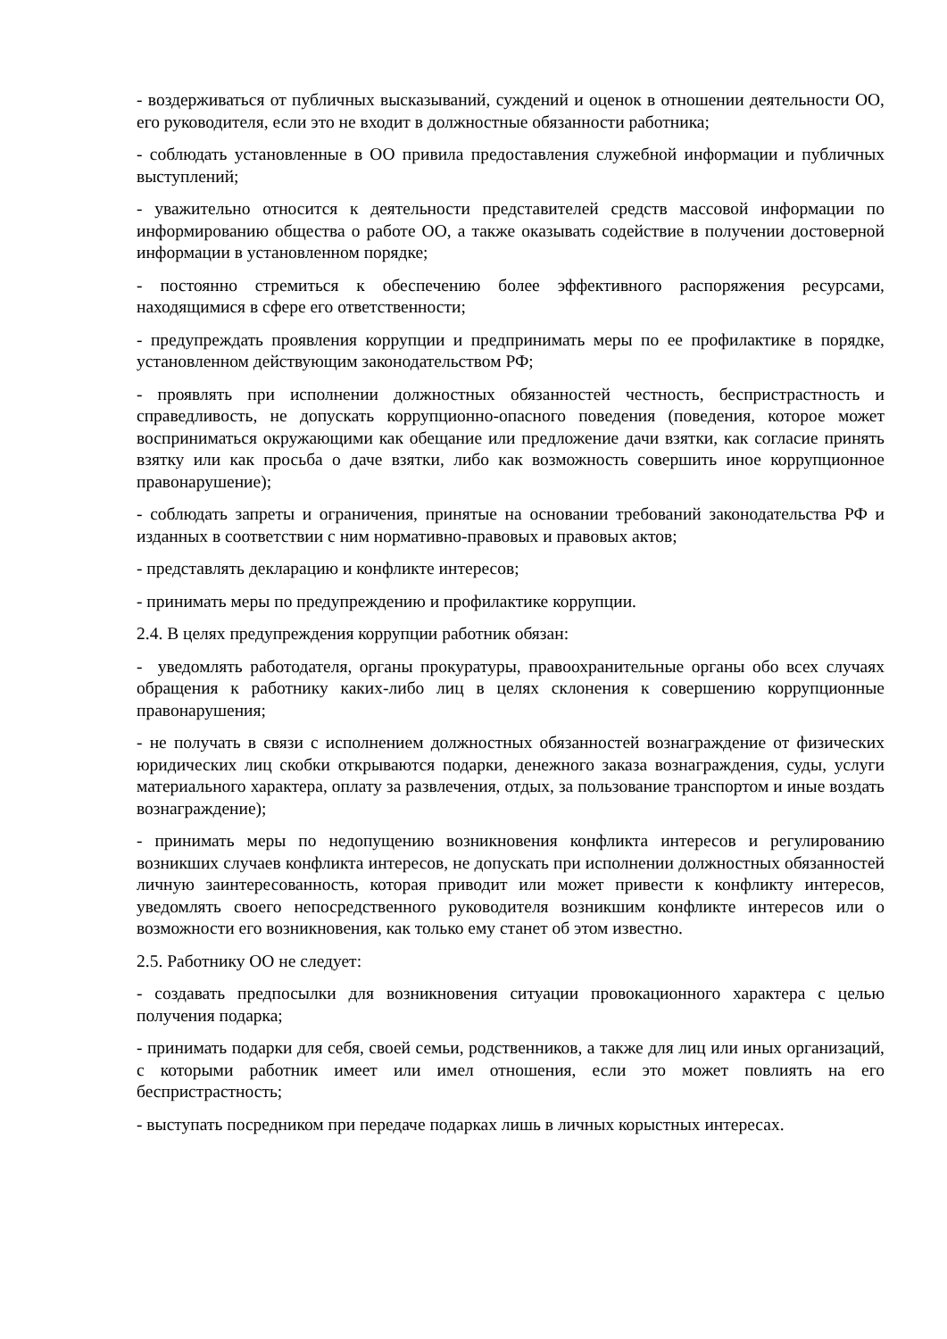- воздерживаться от публичных высказываний, суждений и оценок в отношении деятельности ОО, его руководителя, если это не входит в должностные обязанности работника;
- соблюдать установленные в ОО привила предоставления служебной информации и публичных выступлений;
- уважительно относится к деятельности представителей средств массовой информации по информированию общества о работе ОО, а также оказывать содействие в получении достоверной информации в установленном порядке;
- постоянно стремиться к обеспечению более эффективного распоряжения ресурсами, находящимися в сфере его ответственности;
- предупреждать проявления коррупции и предпринимать меры по ее профилактике в порядке, установленном действующим законодательством РФ;
- проявлять при исполнении должностных обязанностей честность, беспристрастность и справедливость, не допускать коррупционно-опасного поведения (поведения, которое может восприниматься окружающими как обещание или предложение дачи взятки, как согласие принять взятку или как просьба о даче взятки, либо как возможность совершить иное коррупционное правонарушение);
- соблюдать запреты и ограничения, принятые на основании требований законодательства РФ и изданных в соответствии с ним нормативно-правовых и правовых актов;
- представлять декларацию и конфликте интересов;
- принимать меры по предупреждению и профилактике коррупции.
2.4. В целях предупреждения коррупции работник обязан:
- уведомлять работодателя, органы прокуратуры, правоохранительные органы обо всех случаях обращения к работнику каких-либо лиц в целях склонения к совершению коррупционные правонарушения;
- не получать в связи с исполнением должностных обязанностей вознаграждение от физических юридических лиц скобки открываются подарки, денежного заказа вознаграждения, суды, услуги материального характера, оплату за развлечения, отдых, за пользование транспортом и иные воздать вознаграждение);
- принимать меры по недопущению возникновения конфликта интересов и регулированию возникших случаев конфликта интересов, не допускать при исполнении должностных обязанностей личную заинтересованность, которая приводит или может привести к конфликту интересов, уведомлять своего непосредственного руководителя возникшим конфликте интересов или о возможности его возникновения, как только ему станет об этом известно.
2.5. Работнику ОО не следует:
- создавать предпосылки для возникновения ситуации провокационного характера с целью получения подарка;
- принимать подарки для себя, своей семьи, родственников, а также для лиц или иных организаций, с которыми работник имеет или имел отношения, если это может повлиять на его беспристрастность;
- выступать посредником при передаче подарках лишь в личных корыстных интересах.